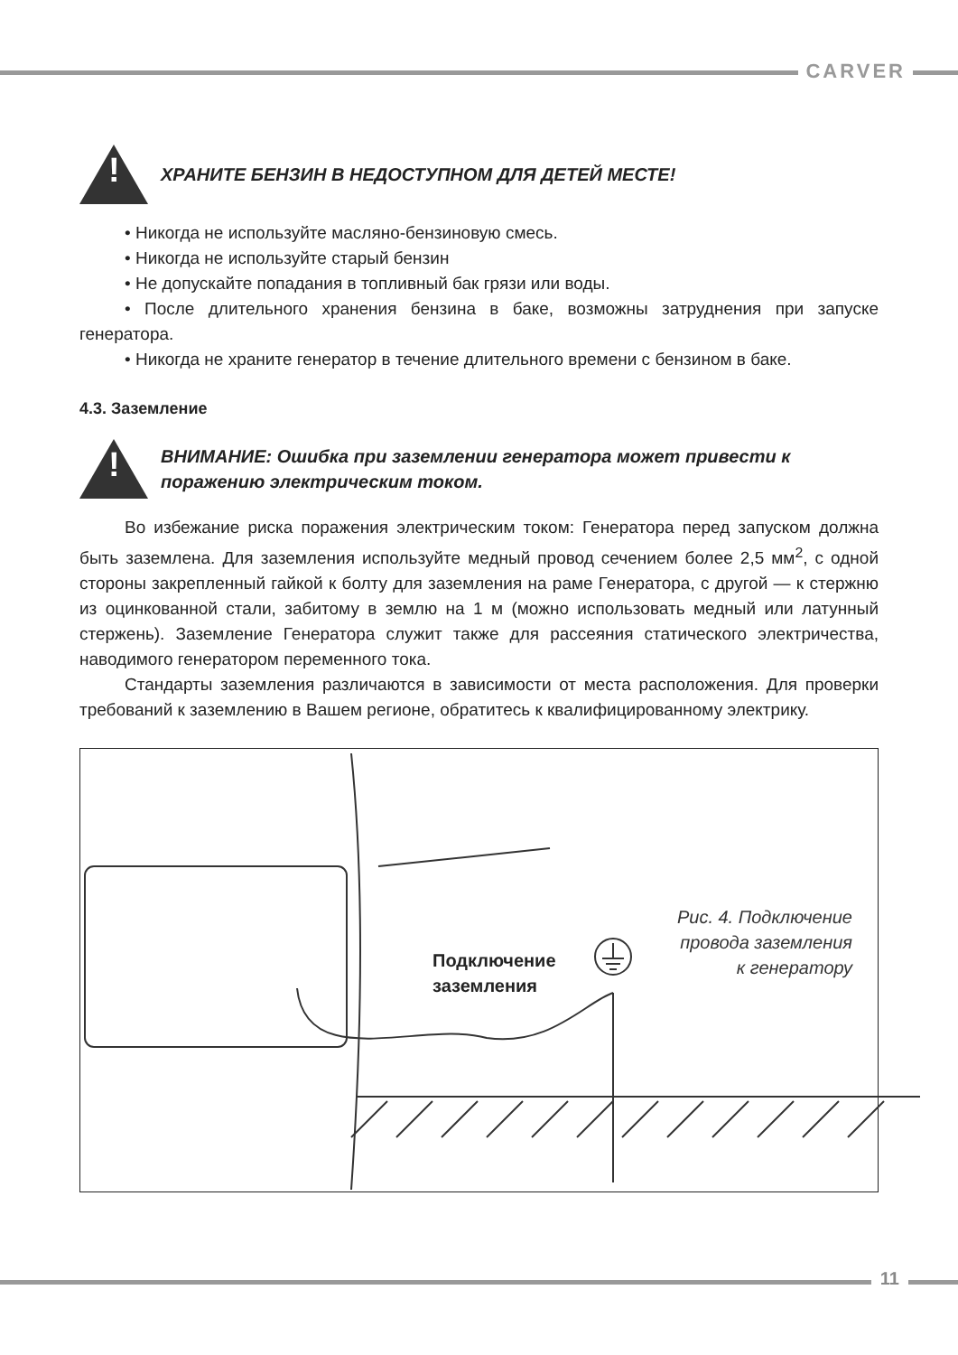CARVER
!
ХРАНИТЕ БЕНЗИН В НЕДОСТУПНОМ ДЛЯ ДЕТЕЙ МЕСТЕ!
• Никогда не используйте масляно-бензиновую смесь.
• Никогда не используйте старый бензин
• Не допускайте попадания в топливный бак грязи или воды.
• После длительного хранения бензина в баке, возможны затруднения при запуске генератора.
• Никогда не храните генератор в течение длительного времени с бензином в баке.
4.3. Заземление
!
ВНИМАНИЕ: Ошибка при заземлении генератора может привести к поражению электрическим током.
Во избежание риска поражения электрическим током: Генератора перед запуском должна быть заземлена. Для заземления используйте медный провод сечением более 2,5 мм<sup>2</sup>, с одной стороны закрепленный гайкой к болту для заземления на раме Генератора, с другой — к стержню из оцинкованной стали, забитому в землю на 1 м (можно использовать медный или латунный стержень). Заземление Генератора служит также для рассеяния статического электричества, наводимого генератором переменного тока.
Стандарты заземления различаются в зависимости от места расположения. Для проверки требований к заземлению в Вашем регионе, обратитесь к квалифицированному электрику.
Подключение
заземления
Рис. 4. Подключение
провода заземления
к генератору
11